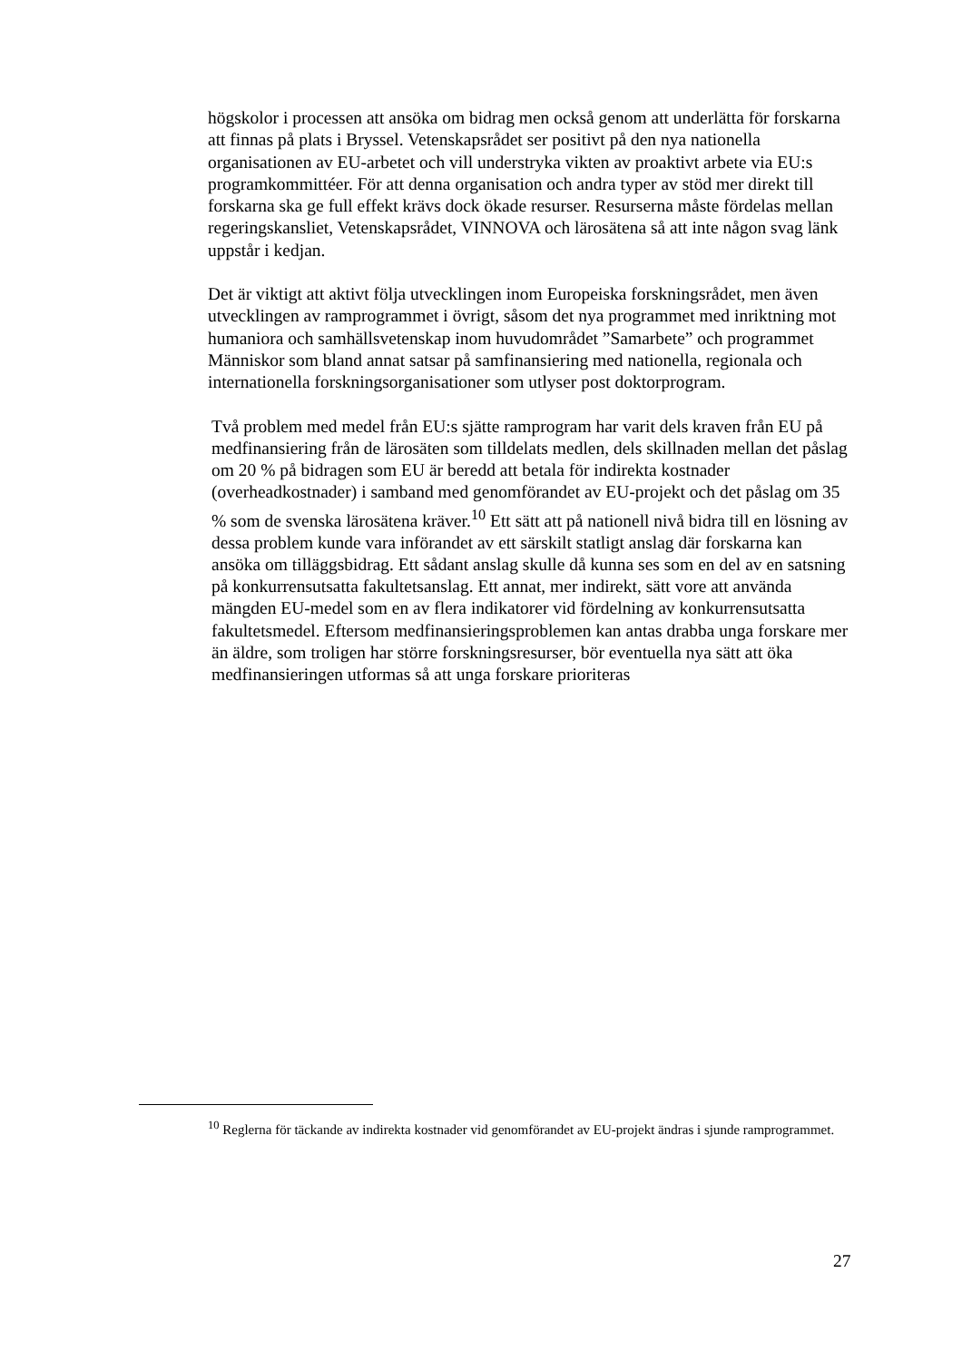högskolor i processen att ansöka om bidrag men också genom att underlätta för forskarna att finnas på plats i Bryssel. Vetenskapsrådet ser positivt på den nya nationella organisationen av EU-arbetet och vill understryka vikten av proaktivt arbete via EU:s programkommittéer. För att denna organisation och andra typer av stöd mer direkt till forskarna ska ge full effekt krävs dock ökade resurser. Resurserna måste fördelas mellan regeringskansliet, Vetenskapsrådet, VINNOVA och lärosätena så att inte någon svag länk uppstår i kedjan.
Det är viktigt att aktivt följa utvecklingen inom Europeiska forskningsrådet, men även utvecklingen av ramprogrammet i övrigt, såsom det nya programmet med inriktning mot humaniora och samhällsvetenskap inom huvudområdet ”Samarbete” och programmet Människor som bland annat satsar på samfinansiering med nationella, regionala och internationella forskningsorganisationer som utlyser post doktorprogram.
Två problem med medel från EU:s sjätte ramprogram har varit dels kraven från EU på medfinansiering från de lärosäten som tilldelats medlen, dels skillnaden mellan det påslag om 20 % på bidragen som EU är beredd att betala för indirekta kostnader (overheadkostnader) i samband med genomförandet av EU-projekt och det påslag om 35 % som de svenska lärosätena kräver.<sup>10</sup> Ett sätt att på nationell nivå bidra till en lösning av dessa problem kunde vara införandet av ett särskilt statligt anslag där forskarna kan ansöka om tilläggsbidrag. Ett sådant anslag skulle då kunna ses som en del av en satsning på konkurrensutsatta fakultetsanslag. Ett annat, mer indirekt, sätt vore att använda mängden EU-medel som en av flera indikatorer vid fördelning av konkurrensutsatta fakultetsmedel. Eftersom medfinansieringsproblemen kan antas drabba unga forskare mer än äldre, som troligen har större forskningsresurser, bör eventuella nya sätt att öka medfinansieringen utformas så att unga forskare prioriteras
<sup>10</sup> Reglerna för täckande av indirekta kostnader vid genomförandet av EU-projekt ändras i sjunde ramprogrammet.
27